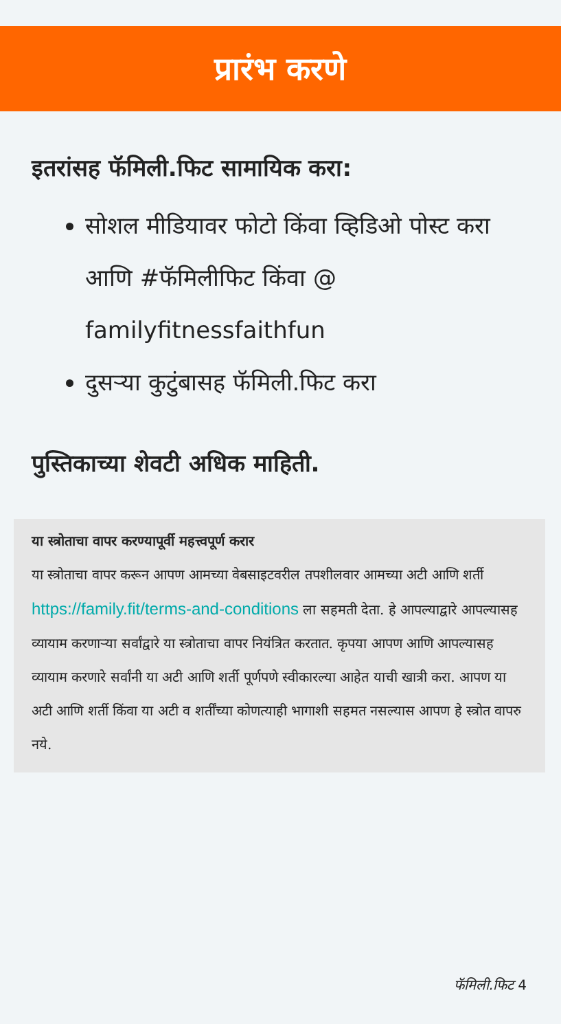प्रारंभ करणे
इतरांसह फॅमिली.फिट सामायिक करा:
सोशल मीडियावर फोटो किंवा व्हिडिओ पोस्ट करा आणि #फॅमिलीफिट किंवा @ familyfitnessfaithfun
दुसऱ्या कुटुंबासह फॅमिली.फिट करा
पुस्तिकाच्या शेवटी अधिक माहिती.
या स्त्रोताचा वापर करण्यापूर्वी महत्त्वपूर्ण करार
या स्त्रोताचा वापर करून आपण आमच्या वेबसाइटवरील तपशीलवार आमच्या अटी आणि शर्ती https://family.fit/terms-and-conditions ला सहमती देता. हे आपल्याद्वारे आपल्यासह व्यायाम करणाऱ्या सर्वांद्वारे या स्त्रोताचा वापर नियंत्रित करतात. कृपया आपण आणि आपल्यासह व्यायाम करणारे सर्वांनी या अटी आणि शर्ती पूर्णपणे स्वीकारल्या आहेत याची खात्री करा. आपण या अटी आणि शर्ती किंवा या अटी व शर्तींच्या कोणत्याही भागाशी सहमत नसल्यास आपण हे स्त्रोत वापरु नये.
फॅमिली.फिट 4